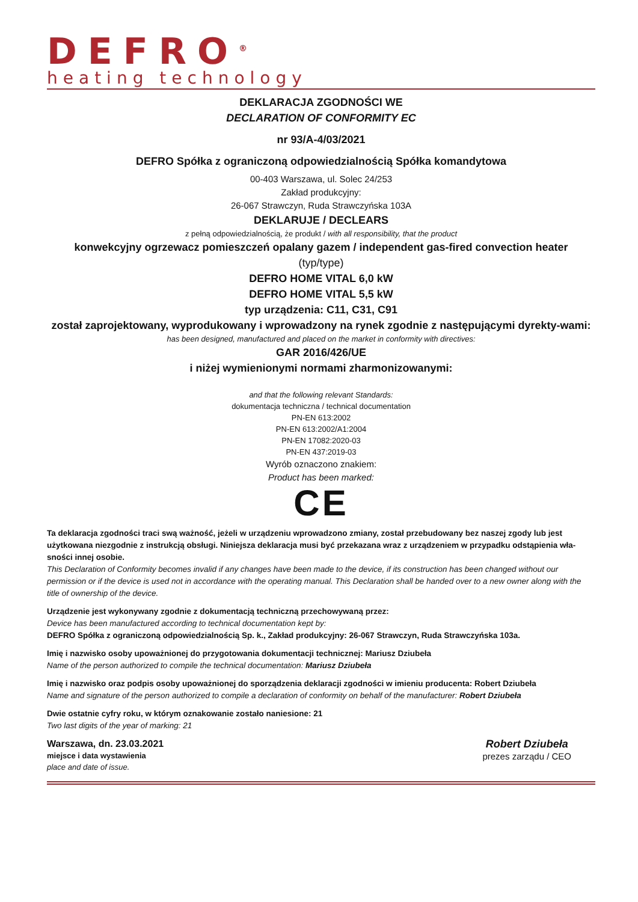DEFRO<sup>®</sup>
heating technology
DEKLARACJA ZGODNOŚCI WE
DECLARATION OF CONFORMITY EC
nr 93/A-4/03/2021
DEFRO Spółka z ograniczoną odpowiedzialnością Spółka komandytowa
00-403 Warszawa, ul. Solec 24/253
Zakład produkcyjny:
26-067 Strawczyn, Ruda Strawczyńska 103A
DEKLARUJE / DECLEARS
z pełną odpowiedzialnością, że produkt / with all responsibility, that the product
konwekcyjny ogrzewacz pomieszczeń opalany gazem / independent gas-fired convection heater
(typ/type)
DEFRO HOME VITAL 6,0 kW
DEFRO HOME VITAL 5,5 kW
typ urządzenia: C11, C31, C91
został zaprojektowany, wyprodukowany i wprowadzony na rynek zgodnie z następującymi dyrekty-wami:
has been designed, manufactured and placed on the market in conformity with directives:
GAR 2016/426/UE
i niżej wymienionymi normami zharmonizowanymi:
and that the following relevant Standards:
dokumentacja techniczna / technical documentation
PN-EN 613:2002
PN-EN 613:2002/A1:2004
PN-EN 17082:2020-03
PN-EN 437:2019-03
Wyrób oznaczono znakiem:
Product has been marked:
CE
Ta deklaracja zgodności traci swą ważność, jeżeli w urządzeniu wprowadzono zmiany, został przebudowany bez naszej zgody lub jest użytkowana niezgodnie z instrukcją obsługi. Niniejsza deklaracja musi być przekazana wraz z urządzeniem w przypadku odstąpienia wła-sności innej osobie.
This Declaration of Conformity becomes invalid if any changes have been made to the device, if its construction has been changed without our permission or if the device is used not in accordance with the operating manual. This Declaration shall be handed over to a new owner along with the title of ownership of the device.
Urządzenie jest wykonywany zgodnie z dokumentacją techniczną przechowywaną przez:
Device has been manufactured according to technical documentation kept by:
DEFRO Spółka z ograniczoną odpowiedzialnością Sp. k., Zakład produkcyjny: 26-067 Strawczyn, Ruda Strawczyńska 103a.
Imię i nazwisko osoby upoważnionej do przygotowania dokumentacji technicznej: Mariusz Dziubeła
Name of the person authorized to compile the technical documentation: Mariusz Dziubeła
Imię i nazwisko oraz podpis osoby upoważnionej do sporządzenia deklaracji zgodności w imieniu producenta: Robert Dziubeła
Name and signature of the person authorized to compile a declaration of conformity on behalf of the manufacturer: Robert Dziubeła
Dwie ostatnie cyfry roku, w którym oznakowanie zostało naniesione: 21
Two last digits of the year of marking: 21
Warszawa, dn. 23.03.2021
miejsce i data wystawienia
place and date of issue.
Robert Dziubeła
prezes zarządu / CEO